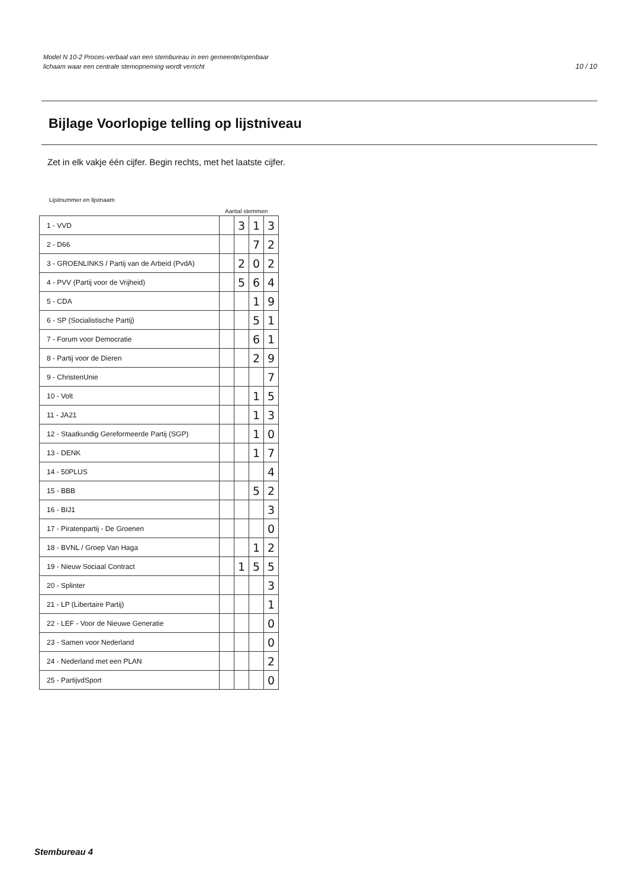Model N 10-2 Proces-verbaal van een stembureau in een gemeente/openbaar
lichaam waar een centrale stemopneming wordt verricht
10 / 10
Bijlage Voorlopige telling op lijstniveau
Zet in elk vakje één cijfer. Begin rechts, met het laatste cijfer.
Lijstnummer en lijstnaam
Aantal stemmen
| 1 - VVD | | 3 | 1 | 3 |
| 2 - D66 | | | 7 | 2 |
| 3 - GROENLINKS / Partij van de Arbeid (PvdA) | | 2 | 0 | 2 |
| 4 - PVV (Partij voor de Vrijheid) | | 5 | 6 | 4 |
| 5 - CDA | | | 1 | 9 |
| 6 - SP (Socialistische Partij) | | | 5 | 1 |
| 7 - Forum voor Democratie | | | 6 | 1 |
| 8 - Partij voor de Dieren | | | 2 | 9 |
| 9 - ChristenUnie | | | | 7 |
| 10 - Volt | | | 1 | 5 |
| 11 - JA21 | | | 1 | 3 |
| 12 - Staatkundig Gereformeerde Partij (SGP) | | | 1 | 0 |
| 13 - DENK | | | 1 | 7 |
| 14 - 50PLUS | | | | 4 |
| 15 - BBB | | | 5 | 2 |
| 16 - BIJ1 | | | | 3 |
| 17 - Piratenpartij - De Groenen | | | | 0 |
| 18 - BVNL / Groep Van Haga | | | 1 | 2 |
| 19 - Nieuw Sociaal Contract | | 1 | 5 | 5 |
| 20 - Splinter | | | | 3 |
| 21 - LP (Libertaire Partij) | | | | 1 |
| 22 - LEF - Voor de Nieuwe Generatie | | | | 0 |
| 23 - Samen voor Nederland | | | | 0 |
| 24 - Nederland met een PLAN | | | | 2 |
| 25 - PartijvdSport | | | | 0 |
Stembureau 4